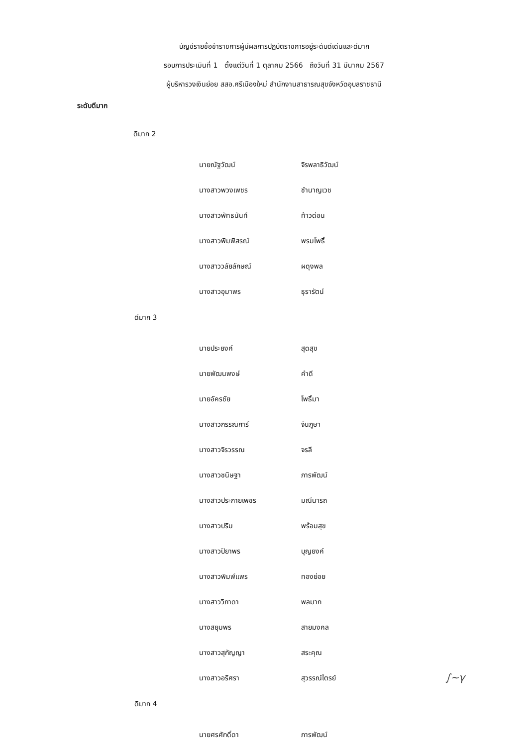บัญชีรายชื่อข้าราชการผู้มีผลการปฏิบัติราชการอยู่ระดับดีเด่นและดีมาก
รอบการประเมินที่ 1 ตั้งแต่วันที่ 1 ตุลาคม 2566 ถึงวันที่ 31 มีนาคม 2567
ผู้บริหารวงเงินย่อย สสอ.ศรีเมืองใหม่ สำนักงานสาธารณสุขจังหวัดอุบลราชธานี
ระดับดีมาก
ดีมาก 2
| นายณัฐวัฒน์ | จิรพลาธิวัฒน์ |
| นางสาวพวงเพชร | ชำนาญเวช |
| นางสาวพัทธนันท์ | ท้าวด่อน |
| นางสาวพิมพิสรณ์ | พรมโพธิ์ |
| นางสาววลัยลักษณ์ | ผดุงพล |
| นางสาวอุมาพร | ธุรารัตน์ |
ดีมาก 3
| นายประยงค์ | สุดสุข |
| นายพัฒนพงษ์ | คำดี |
| นายอัครชัย | โพธิ์มา |
| นางสาวกรรณิการ์ | จันภูษา |
| นางสาวจิรวรรณ | จรลี |
| นางสาวชนิษฐา | ภารพัฒน์ |
| นางสาวประกายเพชร | มณีนารถ |
| นางสาวปริม | พร้อมสุข |
| นางสาวปิยาพร | บุญยงค์ |
| นางสาวพิมพ์แพร | ทองย่อย |
| นางสาววิภาดา | พลมาก |
| นางสยุมพร | สายมงคล |
| นางสาวสุกัญญา | สระคุณ |
| นางสาวอริศรา | สุวรรณ์ไตรย์ |
ดีมาก 4
| นายศรศักดิ์ดา | ภารพัฒน์ |
∫~γ